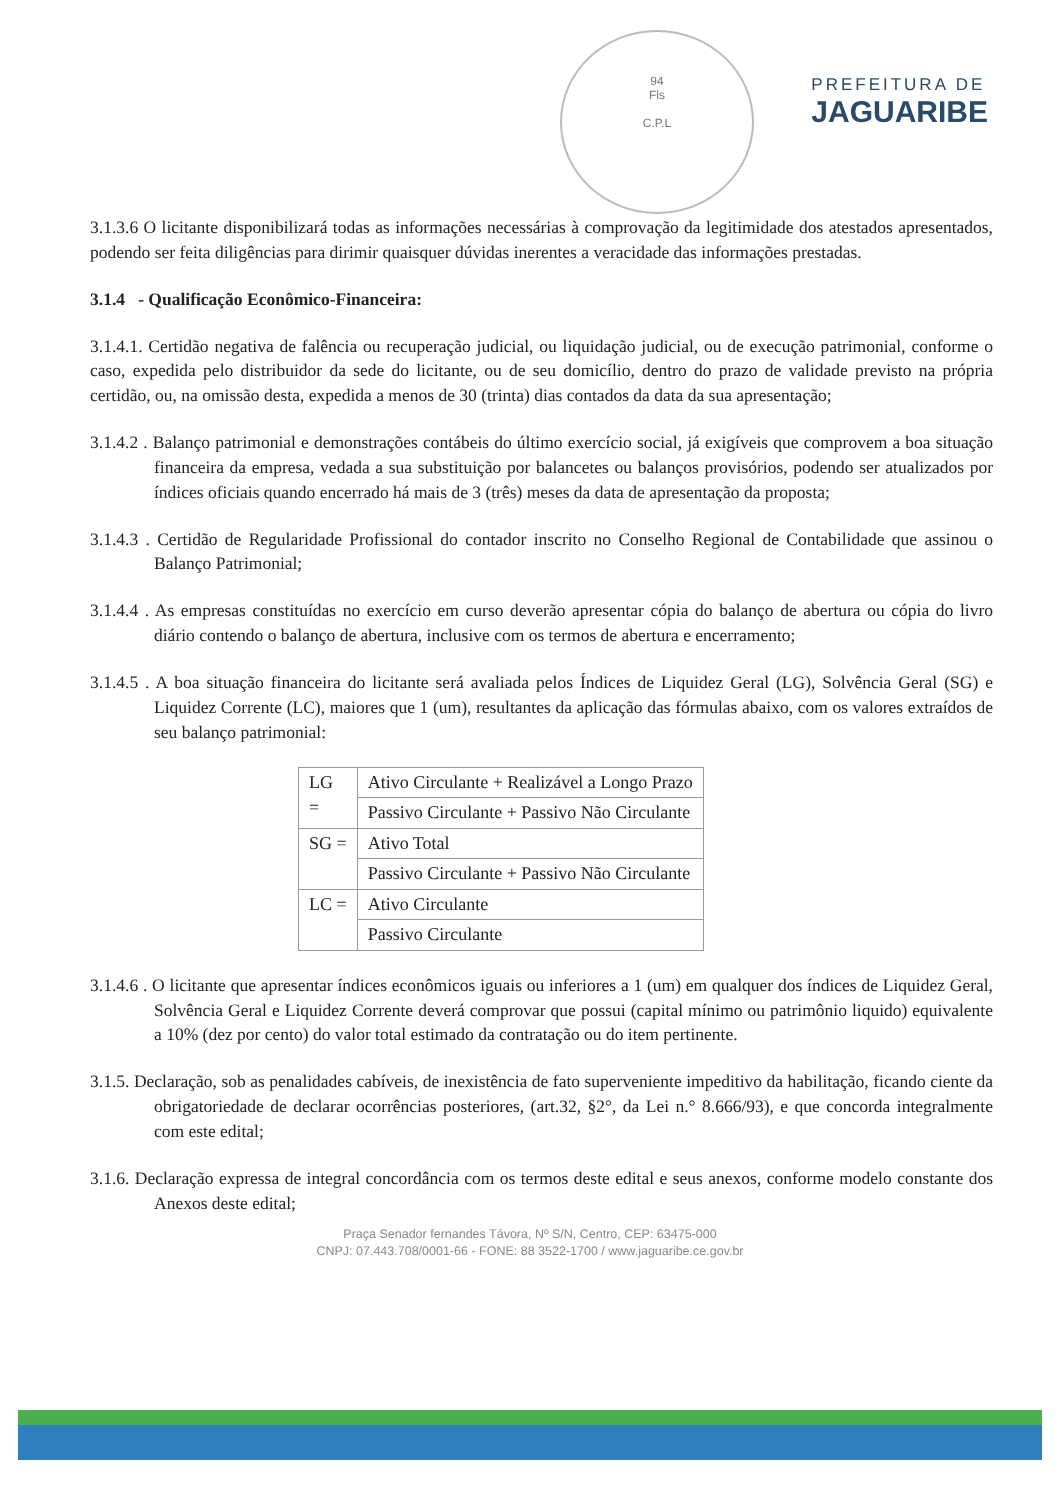94
Fls
C.P.L
PREFEITURA DE
JAGUARIBE
3.1.3.6 O licitante disponibilizará todas as informações necessárias à comprovação da legitimidade dos atestados apresentados, podendo ser feita diligências para dirimir quaisquer dúvidas inerentes a veracidade das informações prestadas.
3.1.4 - Qualificação Econômico-Financeira:
3.1.4.1. Certidão negativa de falência ou recuperação judicial, ou liquidação judicial, ou de execução patrimonial, conforme o caso, expedida pelo distribuidor da sede do licitante, ou de seu domicílio, dentro do prazo de validade previsto na própria certidão, ou, na omissão desta, expedida a menos de 30 (trinta) dias contados da data da sua apresentação;
3.1.4.2 . Balanço patrimonial e demonstrações contábeis do último exercício social, já exigíveis que comprovem a boa situação financeira da empresa, vedada a sua substituição por balancetes ou balanços provisórios, podendo ser atualizados por índices oficiais quando encerrado há mais de 3 (três) meses da data de apresentação da proposta;
3.1.4.3 . Certidão de Regularidade Profissional do contador inscrito no Conselho Regional de Contabilidade que assinou o Balanço Patrimonial;
3.1.4.4 . As empresas constituídas no exercício em curso deverão apresentar cópia do balanço de abertura ou cópia do livro diário contendo o balanço de abertura, inclusive com os termos de abertura e encerramento;
3.1.4.5 . A boa situação financeira do licitante será avaliada pelos Índices de Liquidez Geral (LG), Solvência Geral (SG) e Liquidez Corrente (LC), maiores que 1 (um), resultantes da aplicação das fórmulas abaixo, com os valores extraídos de seu balanço patrimonial:
| LG = | Ativo Circulante + Realizável a Longo Prazo |
| | Passivo Circulante + Passivo Não Circulante |
| SG = | Ativo Total |
| | Passivo Circulante + Passivo Não Circulante |
| LC = | Ativo Circulante |
| | Passivo Circulante |
3.1.4.6 . O licitante que apresentar índices econômicos iguais ou inferiores a 1 (um) em qualquer dos índices de Liquidez Geral, Solvência Geral e Liquidez Corrente deverá comprovar que possui (capital mínimo ou patrimônio liquido) equivalente a 10% (dez por cento) do valor total estimado da contratação ou do item pertinente.
3.1.5. Declaração, sob as penalidades cabíveis, de inexistência de fato superveniente impeditivo da habilitação, ficando ciente da obrigatoriedade de declarar ocorrências posteriores, (art.32, §2°, da Lei n.° 8.666/93), e que concorda integralmente com este edital;
3.1.6. Declaração expressa de integral concordância com os termos deste edital e seus anexos, conforme modelo constante dos Anexos deste edital;
Praça Senador fernandes Távora, Nº S/N, Centro, CEP: 63475-000
CNPJ: 07.443.708/0001-66 - FONE: 88 3522-1700 / www.jaguaribe.ce.gov.br